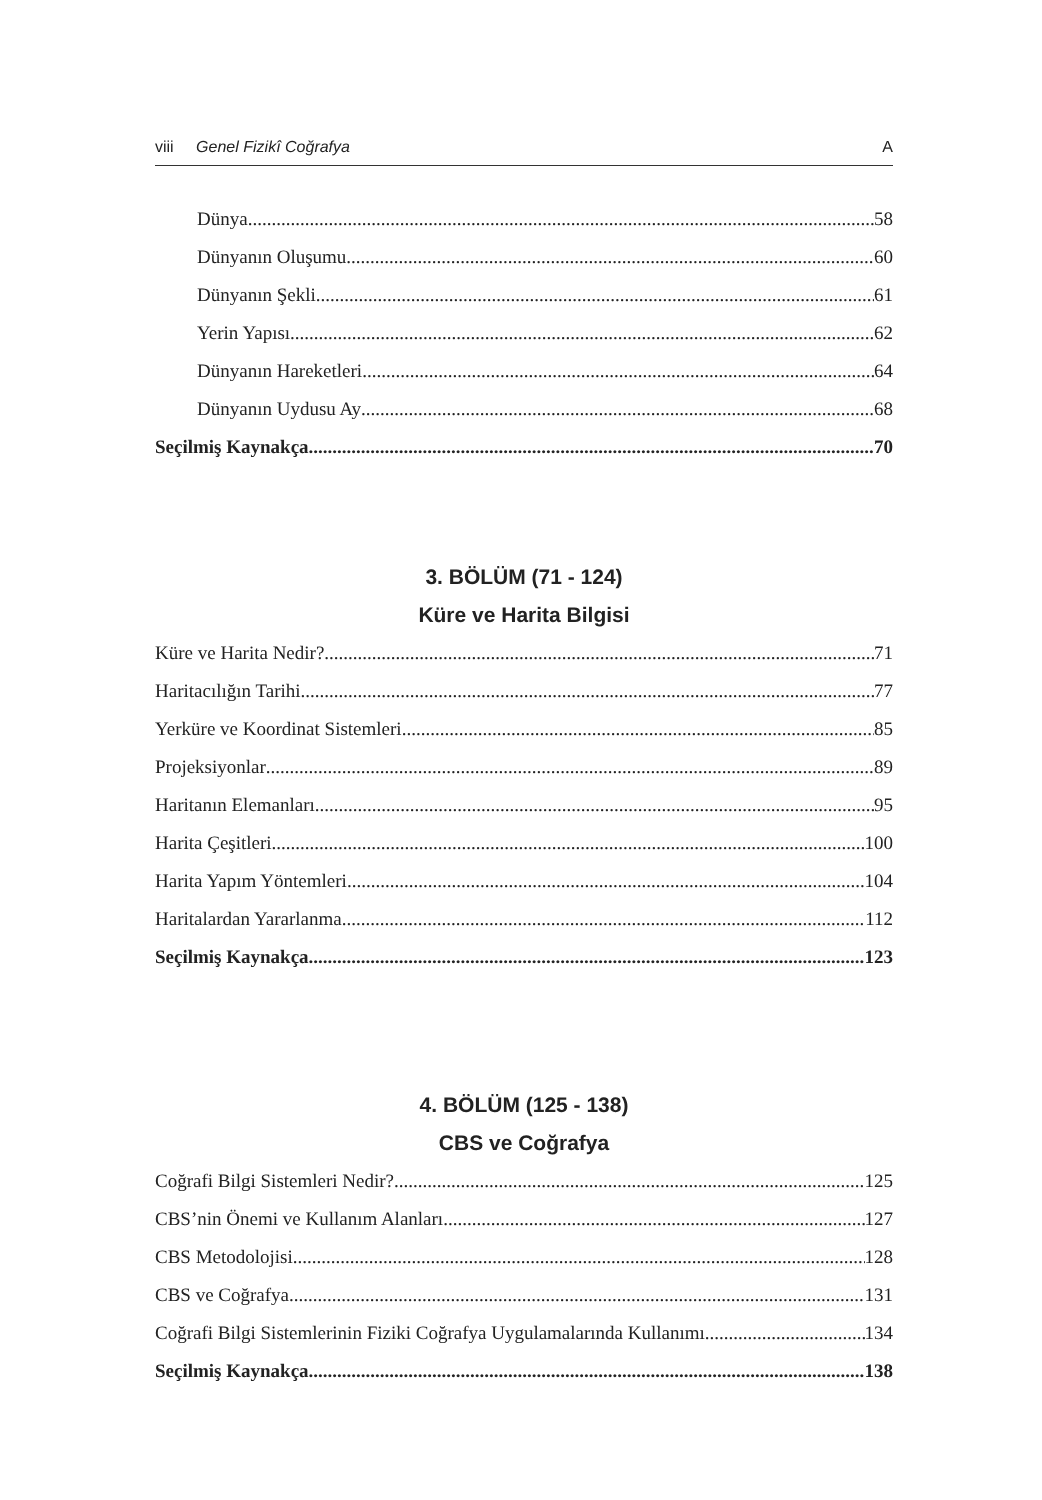viii Genel Fizikî Coğrafya A
Dünya 58
Dünyanın Oluşumu 60
Dünyanın Şekli 61
Yerin Yapısı 62
Dünyanın Hareketleri 64
Dünyanın Uydusu Ay 68
Seçilmiş Kaynakça 70
3. BÖLÜM (71 - 124)
Küre ve Harita Bilgisi
Küre ve Harita Nedir? 71
Haritacılığın Tarihi 77
Yerküre ve Koordinat Sistemleri 85
Projeksiyonlar 89
Haritanın Elemanları 95
Harita Çeşitleri 100
Harita Yapım Yöntemleri 104
Haritalardan Yararlanma 112
Seçilmiş Kaynakça 123
4. BÖLÜM (125 - 138)
CBS ve Coğrafya
Coğrafi Bilgi Sistemleri Nedir? 125
CBS’nin Önemi ve Kullanım Alanları 127
CBS Metodolojisi 128
CBS ve Coğrafya 131
Coğrafi Bilgi Sistemlerinin Fiziki Coğrafya Uygulamalarında Kullanımı 134
Seçilmiş Kaynakça 138